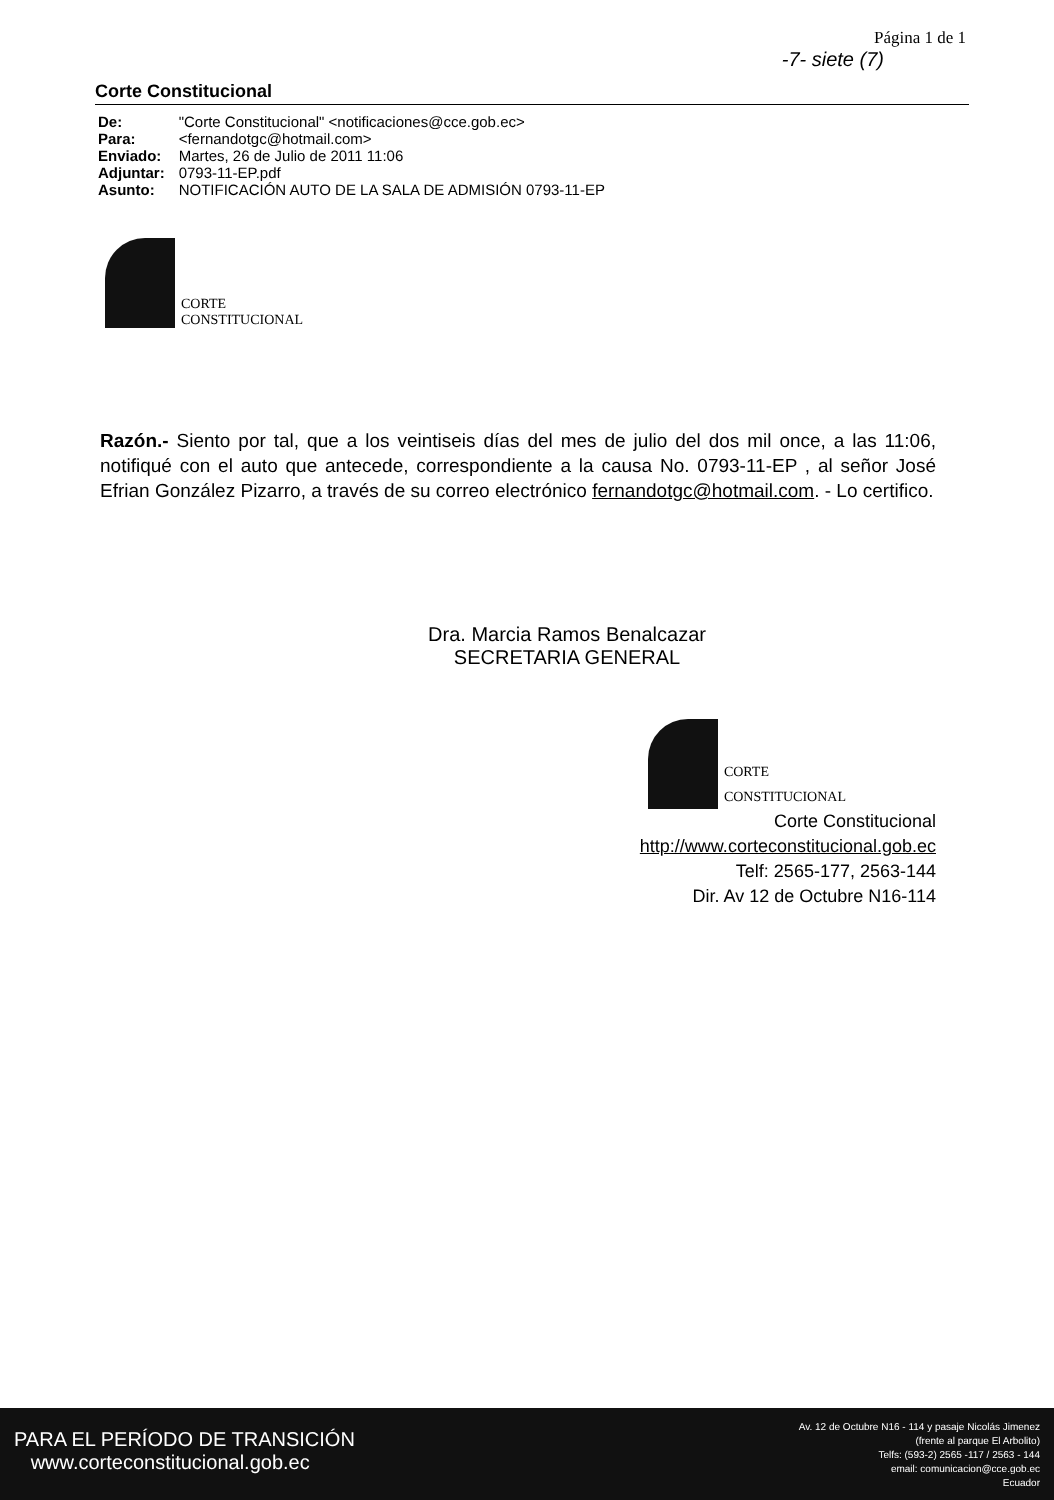Página 1 de 1
-7- siete (7)
Corte Constitucional
| De: | "Corte Constitucional" <notificaciones@cce.gob.ec> |
| Para: | <fernandotgc@hotmail.com> |
| Enviado: | Martes, 26 de Julio de 2011 11:06 |
| Adjuntar: | 0793-11-EP.pdf |
| Asunto: | NOTIFICACIÓN AUTO DE LA SALA DE ADMISIÓN 0793-11-EP |
CORTE
CONSTITUCIONAL
Razón.- Siento por tal, que a los veintiseis días del mes de julio del dos mil once, a las 11:06, notifiqué con el auto que antecede, correspondiente a la causa No. 0793-11-EP , al señor José Efrian González Pizarro, a través de su correo electrónico fernandotgc@hotmail.com. - Lo certifico.
Dra. Marcia Ramos Benalcazar
SECRETARIA GENERAL
CORTE
CONSTITUCIONAL
Corte Constitucional
http://www.corteconstitucional.gob.ec
Telf: 2565-177, 2563-144
Dir. Av 12 de Octubre N16-114
PARA EL PERÍODO DE TRANSICIÓN
www.corteconstitucional.gob.ec
Av. 12 de Octubre N16 - 114 y pasaje Nicolás Jimenez
(frente al parque El Arbolito)
Telfs: (593-2) 2565 -117 / 2563 - 144
email: comunicacion@cce.gob.ec
Ecuador